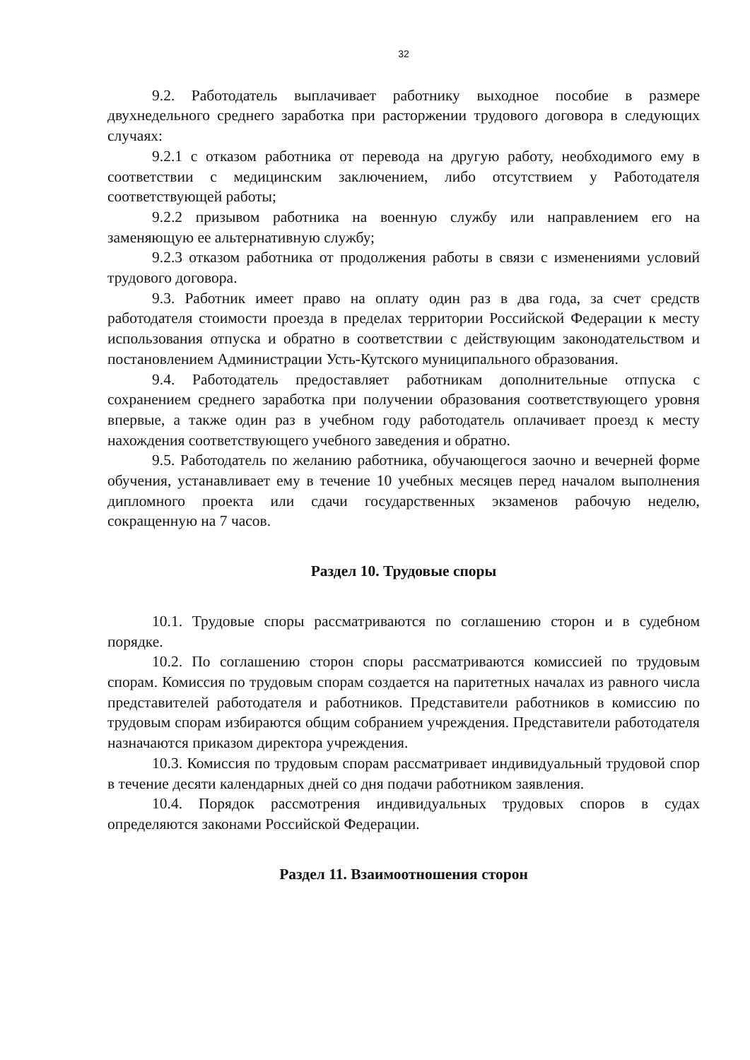32
9.2. Работодатель выплачивает работнику выходное пособие в размере двухнедельного среднего заработка при расторжении трудового договора в следующих случаях:
9.2.1 с отказом работника от перевода на другую работу, необходимого ему в соответствии с медицинским заключением, либо отсутствием у Работодателя соответствующей работы;
9.2.2 призывом работника на военную службу или направлением его на заменяющую ее альтернативную службу;
9.2.3 отказом работника от продолжения работы в связи с изменениями условий трудового договора.
9.3. Работник имеет право на оплату один раз в два года, за счет средств работодателя стоимости проезда в пределах территории Российской Федерации к месту использования отпуска и обратно в соответствии с действующим законодательством и постановлением Администрации Усть-Кутского муниципального образования.
9.4. Работодатель предоставляет работникам дополнительные отпуска с сохранением среднего заработка при получении образования соответствующего уровня впервые, а также один раз в учебном году работодатель оплачивает проезд к месту нахождения соответствующего учебного заведения и обратно.
9.5. Работодатель по желанию работника, обучающегося заочно и вечерней форме обучения, устанавливает ему в течение 10 учебных месяцев перед началом выполнения дипломного проекта или сдачи государственных экзаменов рабочую неделю, сокращенную на 7 часов.
Раздел 10. Трудовые споры
10.1. Трудовые споры рассматриваются по соглашению сторон и в судебном порядке.
10.2. По соглашению сторон споры рассматриваются комиссией по трудовым спорам. Комиссия по трудовым спорам создается на паритетных началах из равного числа представителей работодателя и работников. Представители работников в комиссию по трудовым спорам избираются общим собранием учреждения. Представители работодателя назначаются приказом директора учреждения.
10.3. Комиссия по трудовым спорам рассматривает индивидуальный трудовой спор в течение десяти календарных дней со дня подачи работником заявления.
10.4. Порядок рассмотрения индивидуальных трудовых споров в судах определяются законами Российской Федерации.
Раздел 11. Взаимоотношения сторон